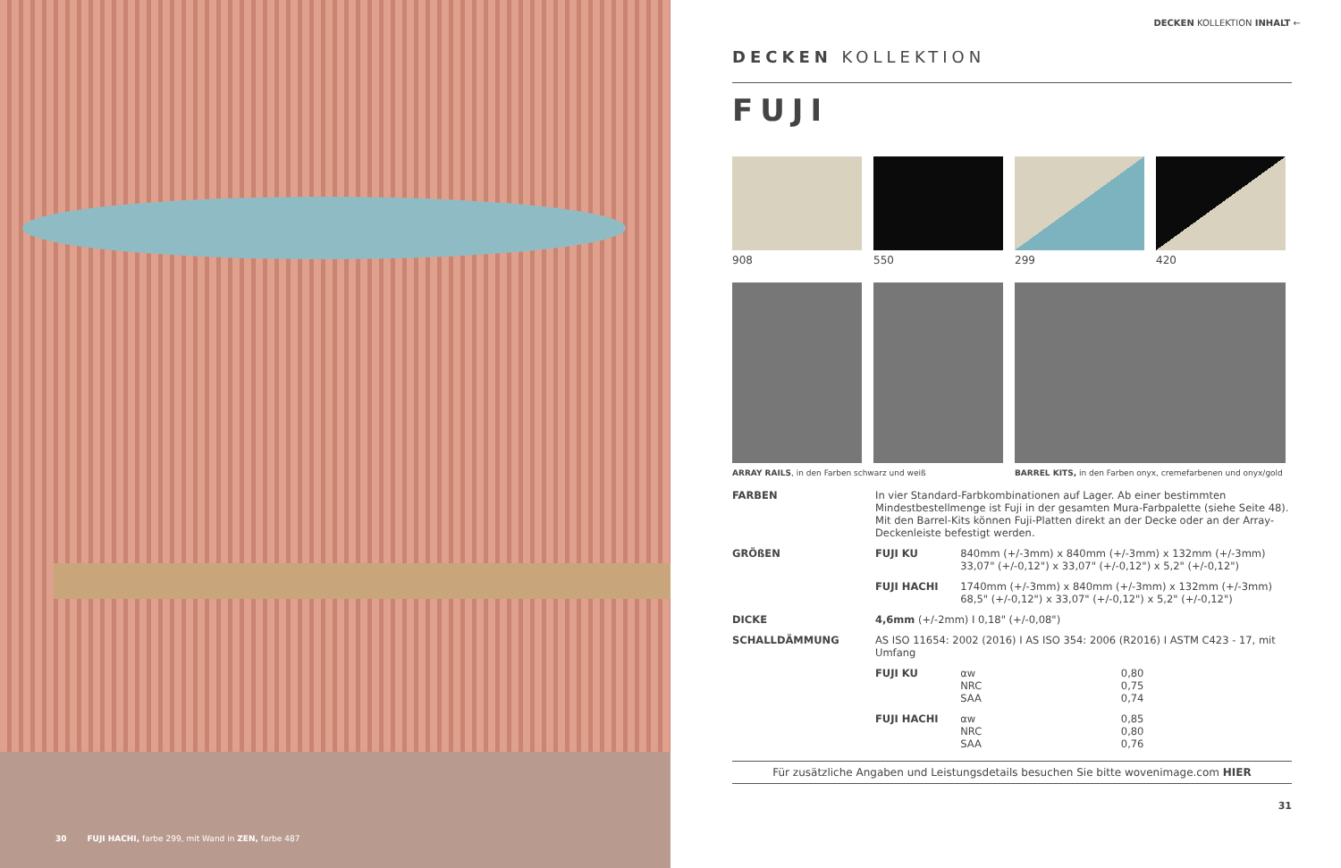30 FUJI HACHI, farbe 299, mit Wand in ZEN, farbe 487
DECKEN KOLLEKTION INHALT ←
DECKEN KOLLEKTION
FUJI
908 550 299 420
ARRAY RAILS, in den Farben schwarz und weiß BARREL KITS, in den Farben onyx, cremefarbenen und onyx/gold
| FARBEN | In vier Standard-Farbkombinationen auf Lager. Ab einer bestimmten Mindestbestellmenge ist Fuji in der gesamten Mura-Farbpalette (siehe Seite 48). Mit den Barrel-Kits können Fuji-Platten direkt an der Decke oder an der Array-Deckenleiste befestigt werden. | | |
| GRÖßEN | FUJI KU | 840mm (+/-3mm) x 840mm (+/-3mm) x 132mm (+/-3mm) 33,07" (+/-0,12") x 33,07" (+/-0,12") x 5,2" (+/-0,12") | |
| | FUJI HACHI | 1740mm (+/-3mm) x 840mm (+/-3mm) x 132mm (+/-3mm) 68,5" (+/-0,12") x 33,07" (+/-0,12") x 5,2" (+/-0,12") | |
| DICKE | 4,6mm (+/-2mm) I 0,18" (+/-0,08") | | |
| SCHALLDÄMMUNG | AS ISO 11654: 2002 (2016) I AS ISO 354: 2006 (R2016) I ASTM C423 - 17, mit Umfang | | |
| | FUJI KU | αw NRC SAA | 0,80 0,75 0,74 |
| | FUJI HACHI | αw NRC SAA | 0,85 0,80 0,76 |
Für zusätzliche Angaben und Leistungsdetails besuchen Sie bitte wovenimage.com HIER
31